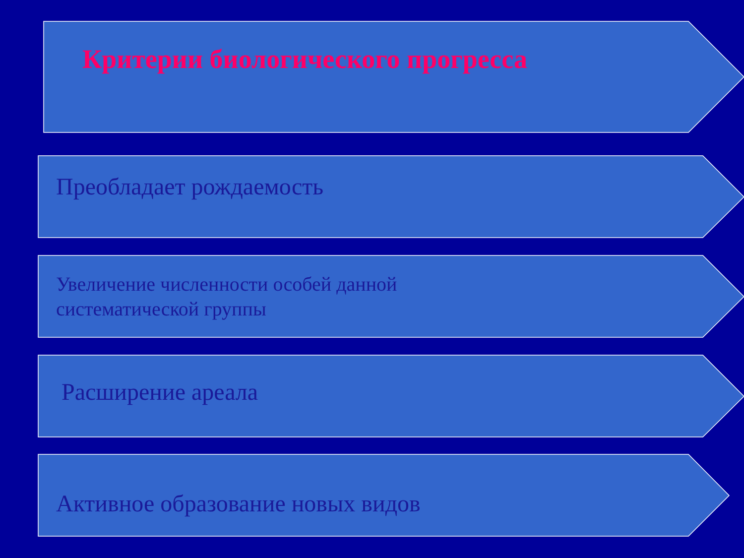Критерии биологического прогресса
Преобладает рождаемость
Увеличение численности особей данной
систематической группы
Расширение ареала
Активное образование новых видов